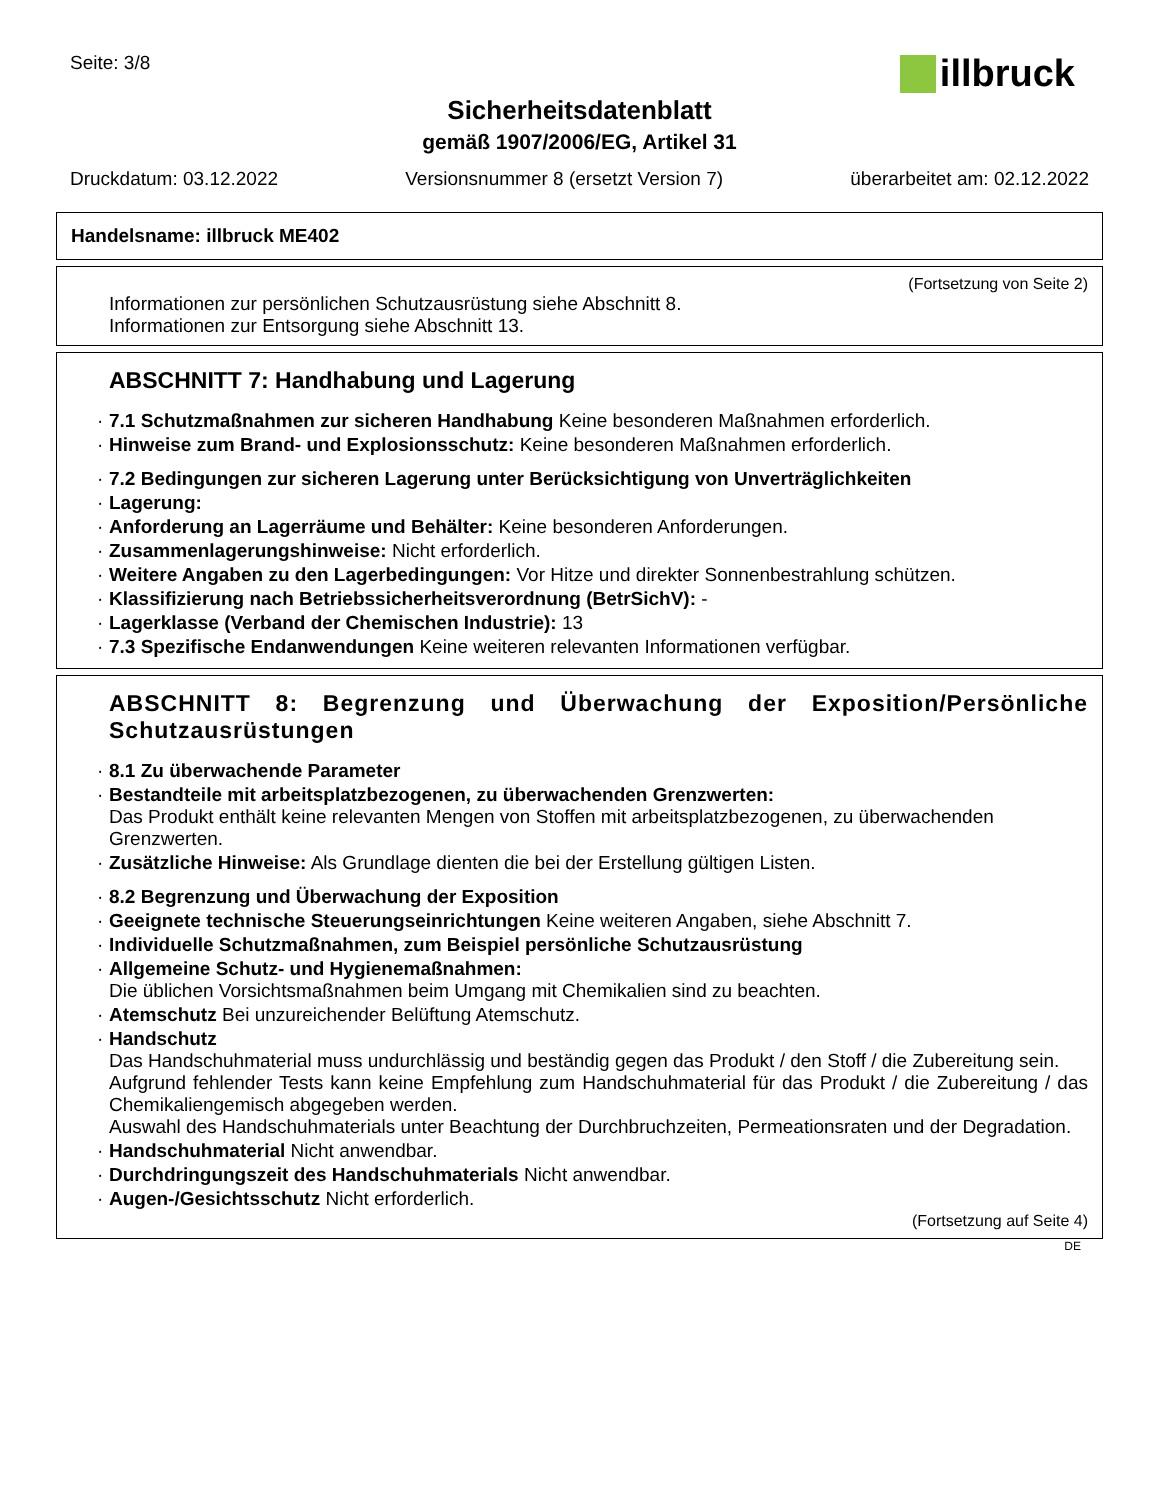Seite: 3/8
illbruck
Sicherheitsdatenblatt
gemäß 1907/2006/EG, Artikel 31
Druckdatum: 03.12.2022 Versionsnummer 8 (ersetzt Version 7) überarbeitet am: 02.12.2022
Handelsname: illbruck ME402
(Fortsetzung von Seite 2)
Informationen zur persönlichen Schutzausrüstung siehe Abschnitt 8.
Informationen zur Entsorgung siehe Abschnitt 13.
ABSCHNITT 7: Handhabung und Lagerung
· 7.1 Schutzmaßnahmen zur sicheren Handhabung Keine besonderen Maßnahmen erforderlich.
· Hinweise zum Brand- und Explosionsschutz: Keine besonderen Maßnahmen erforderlich.
· 7.2 Bedingungen zur sicheren Lagerung unter Berücksichtigung von Unverträglichkeiten
· Lagerung:
· Anforderung an Lagerräume und Behälter: Keine besonderen Anforderungen.
· Zusammenlagerungshinweise: Nicht erforderlich.
· Weitere Angaben zu den Lagerbedingungen: Vor Hitze und direkter Sonnenbestrahlung schützen.
· Klassifizierung nach Betriebssicherheitsverordnung (BetrSichV): -
· Lagerklasse (Verband der Chemischen Industrie): 13
· 7.3 Spezifische Endanwendungen Keine weiteren relevanten Informationen verfügbar.
ABSCHNITT 8: Begrenzung und Überwachung der Exposition/Persönliche Schutzausrüstungen
· 8.1 Zu überwachende Parameter
· Bestandteile mit arbeitsplatzbezogenen, zu überwachenden Grenzwerten:
Das Produkt enthält keine relevanten Mengen von Stoffen mit arbeitsplatzbezogenen, zu überwachenden Grenzwerten.
· Zusätzliche Hinweise: Als Grundlage dienten die bei der Erstellung gültigen Listen.
· 8.2 Begrenzung und Überwachung der Exposition
· Geeignete technische Steuerungseinrichtungen Keine weiteren Angaben, siehe Abschnitt 7.
· Individuelle Schutzmaßnahmen, zum Beispiel persönliche Schutzausrüstung
· Allgemeine Schutz- und Hygienemaßnahmen:
Die üblichen Vorsichtsmaßnahmen beim Umgang mit Chemikalien sind zu beachten.
· Atemschutz Bei unzureichender Belüftung Atemschutz.
· Handschutz
Das Handschuhmaterial muss undurchlässig und beständig gegen das Produkt / den Stoff / die Zubereitung sein.
Aufgrund fehlender Tests kann keine Empfehlung zum Handschuhmaterial für das Produkt / die Zubereitung / das Chemikaliengemisch abgegeben werden.
Auswahl des Handschuhmaterials unter Beachtung der Durchbruchzeiten, Permeationsraten und der Degradation.
· Handschuhmaterial Nicht anwendbar.
· Durchdringungszeit des Handschuhmaterials Nicht anwendbar.
· Augen-/Gesichtsschutz Nicht erforderlich.
(Fortsetzung auf Seite 4)
DE